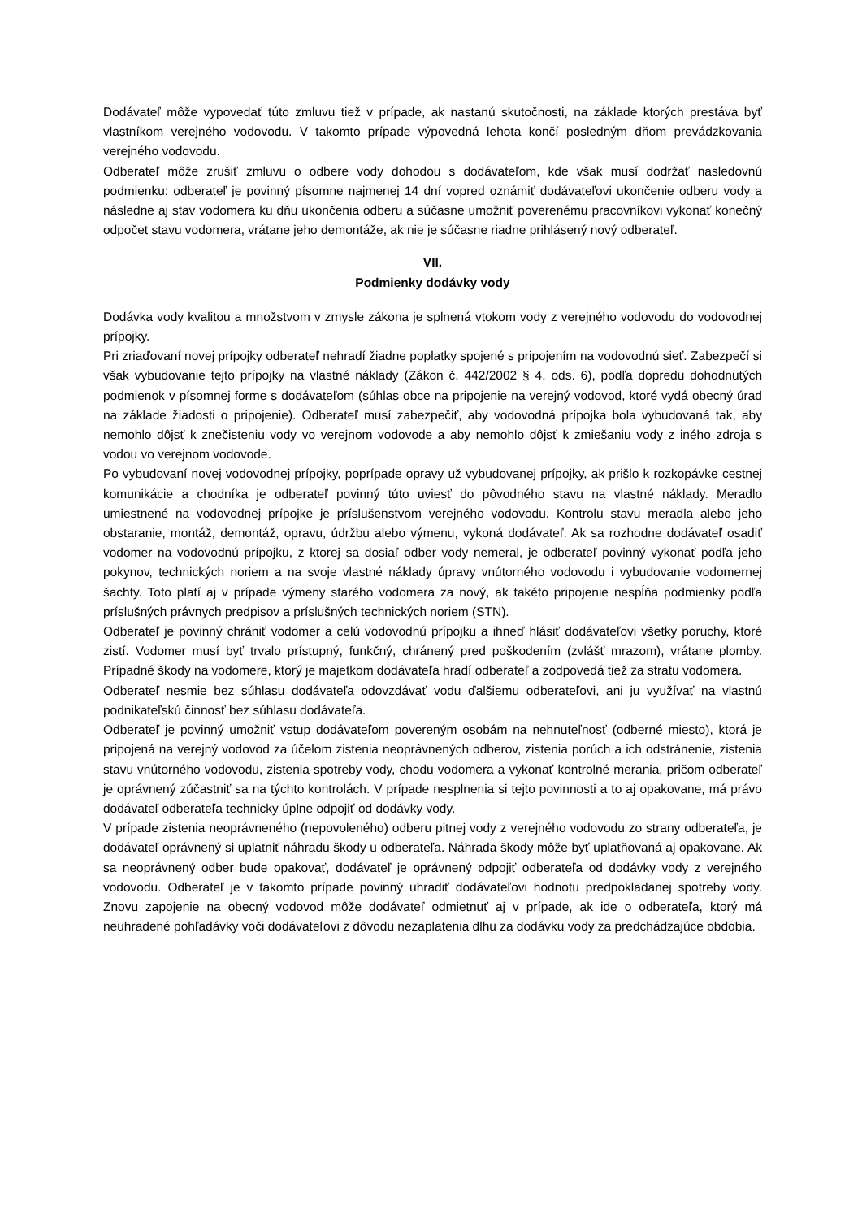Dodávateľ môže vypovedať túto zmluvu tiež v prípade, ak nastanú skutočnosti, na základe ktorých prestáva byť vlastníkom verejného vodovodu. V takomto prípade výpovedná lehota končí posledným dňom prevádzkovania verejného vodovodu.
Odberateľ môže zrušiť zmluvu o odbere vody dohodou s dodávateľom, kde však musí dodržať nasledovnú podmienku: odberateľ je povinný písomne najmenej 14 dní vopred oznámiť dodávateľovi ukončenie odberu vody a následne aj stav vodomera ku dňu ukončenia odberu a súčasne umožniť poverenému pracovníkovi vykonať konečný odpočet stavu vodomera, vrátane jeho demontáže, ak nie je súčasne riadne prihlásený nový odberateľ.
VII.
Podmienky dodávky vody
Dodávka vody kvalitou a množstvom v zmysle zákona je splnená vtokom vody z verejného vodovodu do vodovodnej prípojky.
Pri zriaďovaní novej prípojky odberateľ nehradí žiadne poplatky spojené s pripojením na vodovodnú sieť. Zabezpečí si však vybudovanie tejto prípojky na vlastné náklady (Zákon č. 442/2002 § 4, ods. 6), podľa dopredu dohodnutých podmienok v písomnej forme s dodávateľom (súhlas obce na pripojenie na verejný vodovod, ktoré vydá obecný úrad na základe žiadosti o pripojenie). Odberateľ musí zabezpečiť, aby vodovodná prípojka bola vybudovaná tak, aby nemohlo dôjsť k znečisteniu vody vo verejnom vodovode a aby nemohlo dôjsť k zmiešaniu vody z iného zdroja s vodou vo verejnom vodovode.
Po vybudovaní novej vodovodnej prípojky, poprípade opravy už vybudovanej prípojky, ak prišlo k rozkopávke cestnej komunikácie a chodníka je odberateľ povinný túto uviesť do pôvodného stavu na vlastné náklady. Meradlo umiestnené na vodovodnej prípojke je príslušenstvom verejného vodovodu. Kontrolu stavu meradla alebo jeho obstaranie, montáž, demontáž, opravu, údržbu alebo výmenu, vykoná dodávateľ. Ak sa rozhodne dodávateľ osadiť vodomer na vodovodnú prípojku, z ktorej sa dosiaľ odber vody nemeral, je odberateľ povinný vykonať podľa jeho pokynov, technických noriem a na svoje vlastné náklady úpravy vnútorného vodovodu i vybudovanie vodomernej šachty. Toto platí aj v prípade výmeny starého vodomera za nový, ak takéto pripojenie nespĺňa podmienky podľa príslušných právnych predpisov a príslušných technických noriem (STN).
Odberateľ je povinný chrániť vodomer a celú vodovodnú prípojku a ihneď hlásiť dodávateľovi všetky poruchy, ktoré zistí. Vodomer musí byť trvalo prístupný, funkčný, chránený pred poškodením (zvlášť mrazom), vrátane plomby. Prípadné škody na vodomere, ktorý je majetkom dodávateľa hradí odberateľ a zodpovedá tiež za stratu vodomera.
Odberateľ nesmie bez súhlasu dodávateľa odovzdávať vodu ďalšiemu odberateľovi, ani ju využívať na vlastnú podnikateľskú činnosť bez súhlasu dodávateľa.
Odberateľ je povinný umožniť vstup dodávateľom povereným osobám na nehnuteľnosť (odberné miesto), ktorá je pripojená na verejný vodovod za účelom zistenia neoprávnených odberov, zistenia porúch a ich odstránenie, zistenia stavu vnútorného vodovodu, zistenia spotreby vody, chodu vodomera a vykonať kontrolné merania, pričom odberateľ je oprávnený zúčastniť sa na týchto kontrolách. V prípade nesplnenia si tejto povinnosti a to aj opakovane, má právo dodávateľ odberateľa technicky úplne odpojiť od dodávky vody.
V prípade zistenia neoprávneného (nepovoleného) odberu pitnej vody z verejného vodovodu zo strany odberateľa, je dodávateľ oprávnený si uplatniť náhradu škody u odberateľa. Náhrada škody môže byť uplatňovaná aj opakovane. Ak sa neoprávnený odber bude opakovať, dodávateľ je oprávnený odpojiť odberateľa od dodávky vody z verejného vodovodu. Odberateľ je v takomto prípade povinný uhradiť dodávateľovi hodnotu predpokladanej spotreby vody. Znovu zapojenie na obecný vodovod môže dodávateľ odmietnuť aj v prípade, ak ide o odberateľa, ktorý má neuhradené pohľadávky voči dodávateľovi z dôvodu nezaplatenia dlhu za dodávku vody za predchádzajúce obdobia.